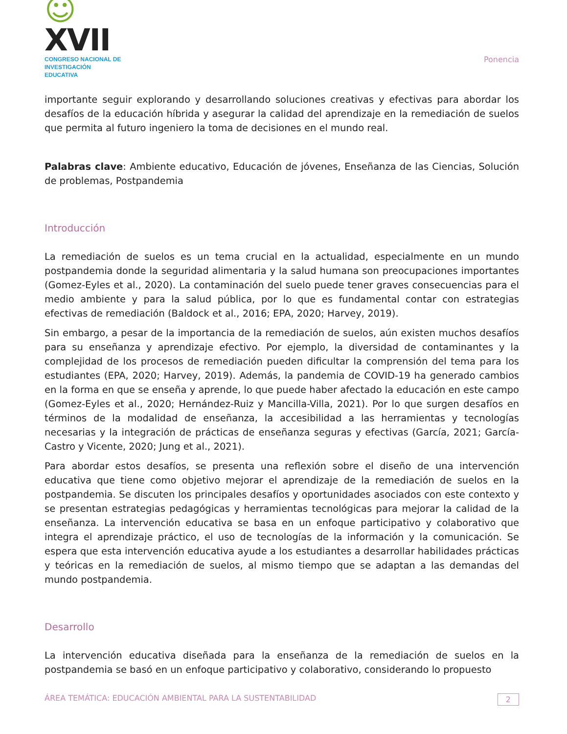☺XVII
CONGRESO NACIONAL DE
INVESTIGACIÓN EDUCATIVA
Ponencia
importante seguir explorando y desarrollando soluciones creativas y efectivas para abordar los desafíos de la educación híbrida y asegurar la calidad del aprendizaje en la remediación de suelos que permita al futuro ingeniero la toma de decisiones en el mundo real.
Palabras clave: Ambiente educativo, Educación de jóvenes, Enseñanza de las Ciencias, Solución de problemas, Postpandemia
Introducción
La remediación de suelos es un tema crucial en la actualidad, especialmente en un mundo postpandemia donde la seguridad alimentaria y la salud humana son preocupaciones importantes (Gomez-Eyles et al., 2020). La contaminación del suelo puede tener graves consecuencias para el medio ambiente y para la salud pública, por lo que es fundamental contar con estrategias efectivas de remediación (Baldock et al., 2016; EPA, 2020; Harvey, 2019).
Sin embargo, a pesar de la importancia de la remediación de suelos, aún existen muchos desafíos para su enseñanza y aprendizaje efectivo. Por ejemplo, la diversidad de contaminantes y la complejidad de los procesos de remediación pueden dificultar la comprensión del tema para los estudiantes (EPA, 2020; Harvey, 2019). Además, la pandemia de COVID-19 ha generado cambios en la forma en que se enseña y aprende, lo que puede haber afectado la educación en este campo (Gomez-Eyles et al., 2020; Hernández-Ruiz y Mancilla-Villa, 2021). Por lo que surgen desafíos en términos de la modalidad de enseñanza, la accesibilidad a las herramientas y tecnologías necesarias y la integración de prácticas de enseñanza seguras y efectivas (García, 2021; García-Castro y Vicente, 2020; Jung et al., 2021).
Para abordar estos desafíos, se presenta una reflexión sobre el diseño de una intervención educativa que tiene como objetivo mejorar el aprendizaje de la remediación de suelos en la postpandemia. Se discuten los principales desafíos y oportunidades asociados con este contexto y se presentan estrategias pedagógicas y herramientas tecnológicas para mejorar la calidad de la enseñanza. La intervención educativa se basa en un enfoque participativo y colaborativo que integra el aprendizaje práctico, el uso de tecnologías de la información y la comunicación. Se espera que esta intervención educativa ayude a los estudiantes a desarrollar habilidades prácticas y teóricas en la remediación de suelos, al mismo tiempo que se adaptan a las demandas del mundo postpandemia.
Desarrollo
La intervención educativa diseñada para la enseñanza de la remediación de suelos en la postpandemia se basó en un enfoque participativo y colaborativo, considerando lo propuesto
ÁREA TEMÁTICA: EDUCACIÓN AMBIENTAL PARA LA SUSTENTABILIDAD 2